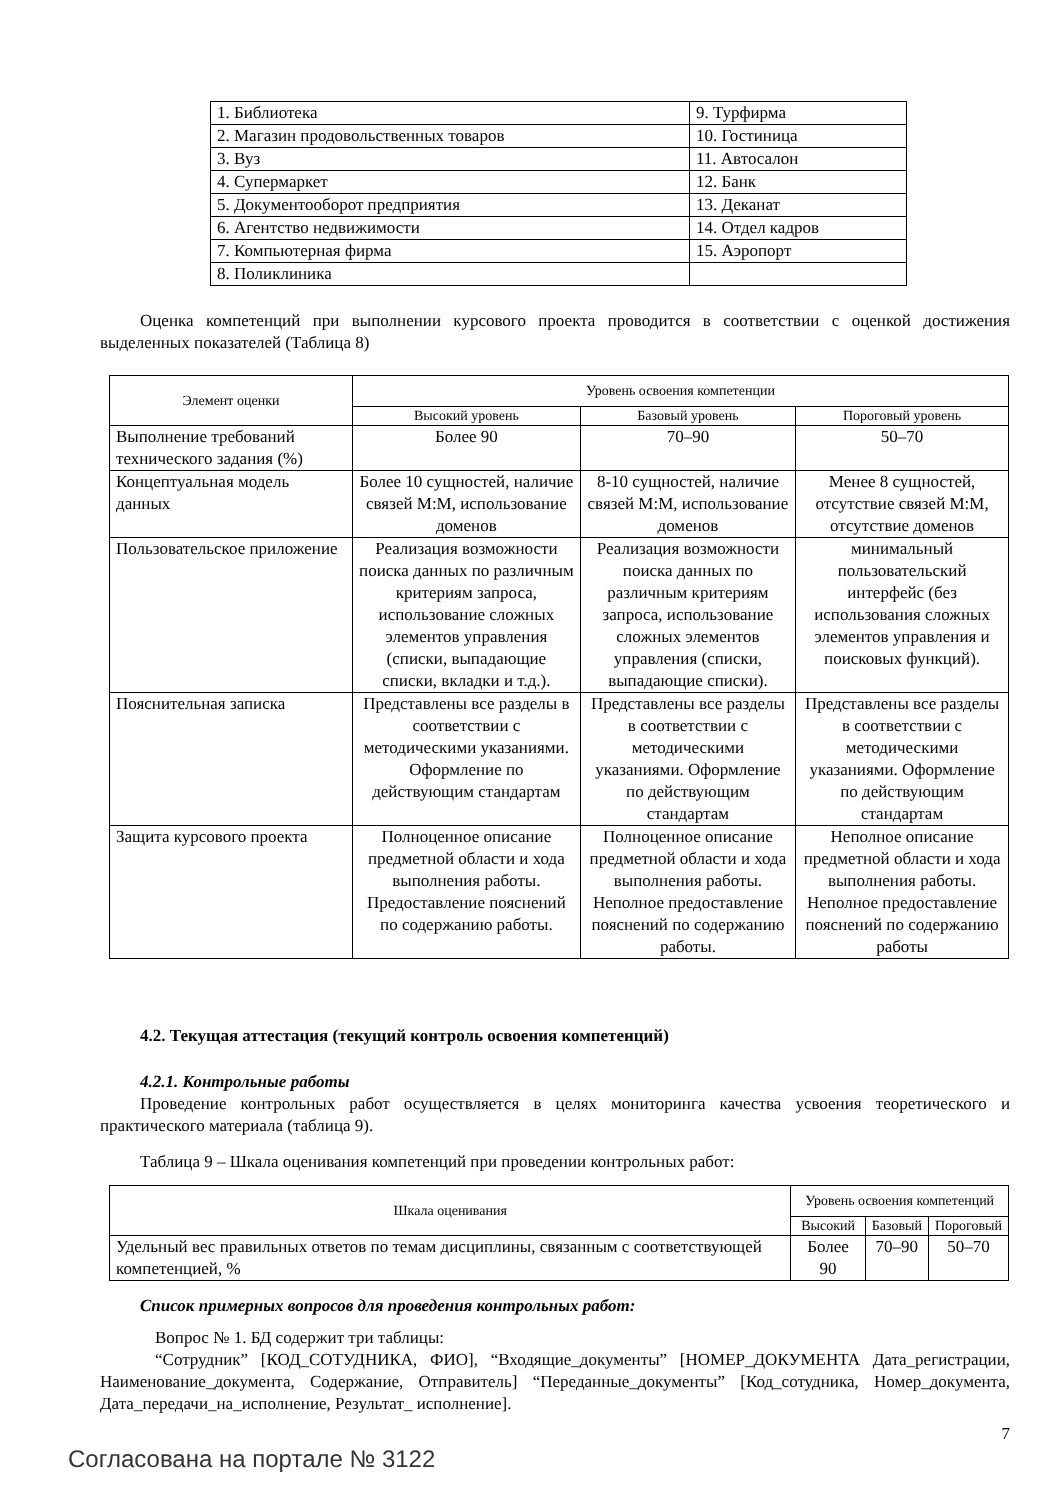| 1. Библиотека | 9. Турфирма |
| 2. Магазин продовольственных товаров | 10. Гостиница |
| 3. Вуз | 11. Автосалон |
| 4. Супермаркет | 12. Банк |
| 5. Документооборот предприятия | 13. Деканат |
| 6. Агентство недвижимости | 14. Отдел кадров |
| 7. Компьютерная фирма | 15. Аэропорт |
| 8. Поликлиника | |
Оценка компетенций при выполнении курсового проекта проводится в соответствии с оценкой достижения выделенных показателей (Таблица 8)
| Элемент оценки | Уровень освоения компетенции | | |
| --- | --- | --- | --- |
| | Высокий уровень | Базовый уровень | Пороговый уровень |
| Выполнение требований технического задания (%) | Более 90 | 70–90 | 50–70 |
| Концептуальная модель данных | Более 10 сущностей, наличие связей М:М, использование доменов | 8-10 сущностей, наличие связей М:М, использование доменов | Менее 8 сущностей, отсутствие связей М:М, отсутствие доменов |
| Пользовательское приложение | Реализация возможности поиска данных по различным критериям запроса, использование сложных элементов управления (списки, выпадающие списки, вкладки и т.д.). | Реализация возможности поиска данных по различным критериям запроса, использование сложных элементов управления (списки, выпадающие списки). | минимальный пользовательский интерфейс (без использования сложных элементов управления и поисковых функций). |
| Пояснительная записка | Представлены все разделы в соответствии с методическими указаниями. Оформление по действующим стандартам | Представлены все разделы в соответствии с методическими указаниями. Оформление по действующим стандартам | Представлены все разделы в соответствии с методическими указаниями. Оформление по действующим стандартам |
| Защита курсового проекта | Полноценное описание предметной области и хода выполнения работы. Предоставление пояснений по содержанию работы. | Полноценное описание предметной области и хода выполнения работы. Неполное предоставление пояснений по содержанию работы. | Неполное описание предметной области и хода выполнения работы. Неполное предоставление пояснений по содержанию работы |
4.2. Текущая аттестация (текущий контроль освоения компетенций)
4.2.1. Контрольные работы
Проведение контрольных работ осуществляется в целях мониторинга качества усвоения теоретического и практического материала (таблица 9).
Таблица 9 – Шкала оценивания компетенций при проведении контрольных работ:
| Шкала оценивания | Уровень освоения компетенций | | |
| --- | --- | --- | --- |
| | Высокий | Базовый | Пороговый |
| Удельный вес правильных ответов по темам дисциплины, связанным с соответствующей компетенцией, % | Более 90 | 70–90 | 50–70 |
Список примерных вопросов для проведения контрольных работ:
Вопрос № 1. БД содержит три таблицы:
“Сотрудник” [КОД_СОТУДНИКА, ФИО], “Входящие_документы” [НОМЕР_ДОКУМЕНТА Дата_регистрации, Наименование_документа, Содержание, Отправитель] “Переданные_документы” [Код_сотудника, Номер_документа, Дата_передачи_на_исполнение, Результат_ исполнение].
7
Согласована на портале № 3122